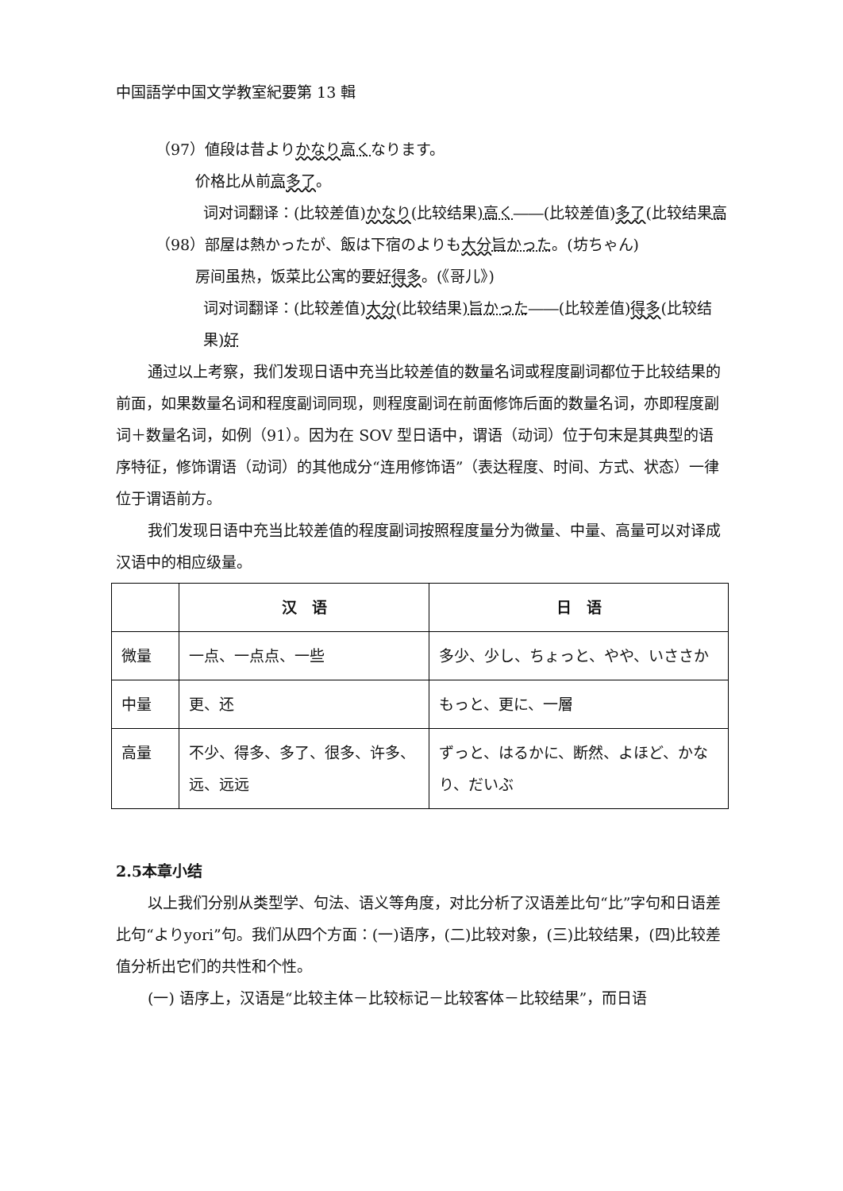中国語学中国文学教室紀要第 13 輯
（97）値段は昔よりかなり 高くなります。
价格比从前高多了。
词对词翻译：(比较差值)かなり(比较结果)高く――(比较差值)多了(比较结果高
（98）部屋は熱かったが、飯は下宿のよりも大分 旨かった。(坊ちゃん)
房间虽热，饭菜比公寓的要好得多。(《哥儿》)
词对词翻译：(比较差值)大分(比较结果)旨かった――(比较差值)得多(比较结果)好
通过以上考察，我们发现日语中充当比较差值的数量名词或程度副词都位于比较结果的前面，如果数量名词和程度副词同现，则程度副词在前面修饰后面的数量名词，亦即程度副词＋数量名词，如例（91）。因为在 SOV 型日语中，谓语（动词）位于句末是其典型的语序特征，修饰谓语（动词）的其他成分“连用修饰语”（表达程度、时间、方式、状态）一律位于谓语前方。
我们发现日语中充当比较差值的程度副词按照程度量分为微量、中量、高量可以对译成汉语中的相应级量。
| | 汉 语 | 日 语 |
| --- | --- | --- |
| 微量 | 一点、一点点、一些 | 多少、少し、ちょっと、やや、いささか |
| 中量 | 更、还 | もっと、更に、一層 |
| 高量 | 不少、得多、多了、很多、许多、远、远远 | ずっと、はるかに、断然、よほど、かなり、だいぶ |
2.5本章小结
以上我们分别从类型学、句法、语义等角度，对比分析了汉语差比句“比”字句和日语差比句“よりyori”句。我们从四个方面：(一)语序，(二)比较对象，(三)比较结果，(四)比较差值分析出它们的共性和个性。
(一) 语序上，汉语是“比较主体－比较标记－比较客体－比较结果”，而日语